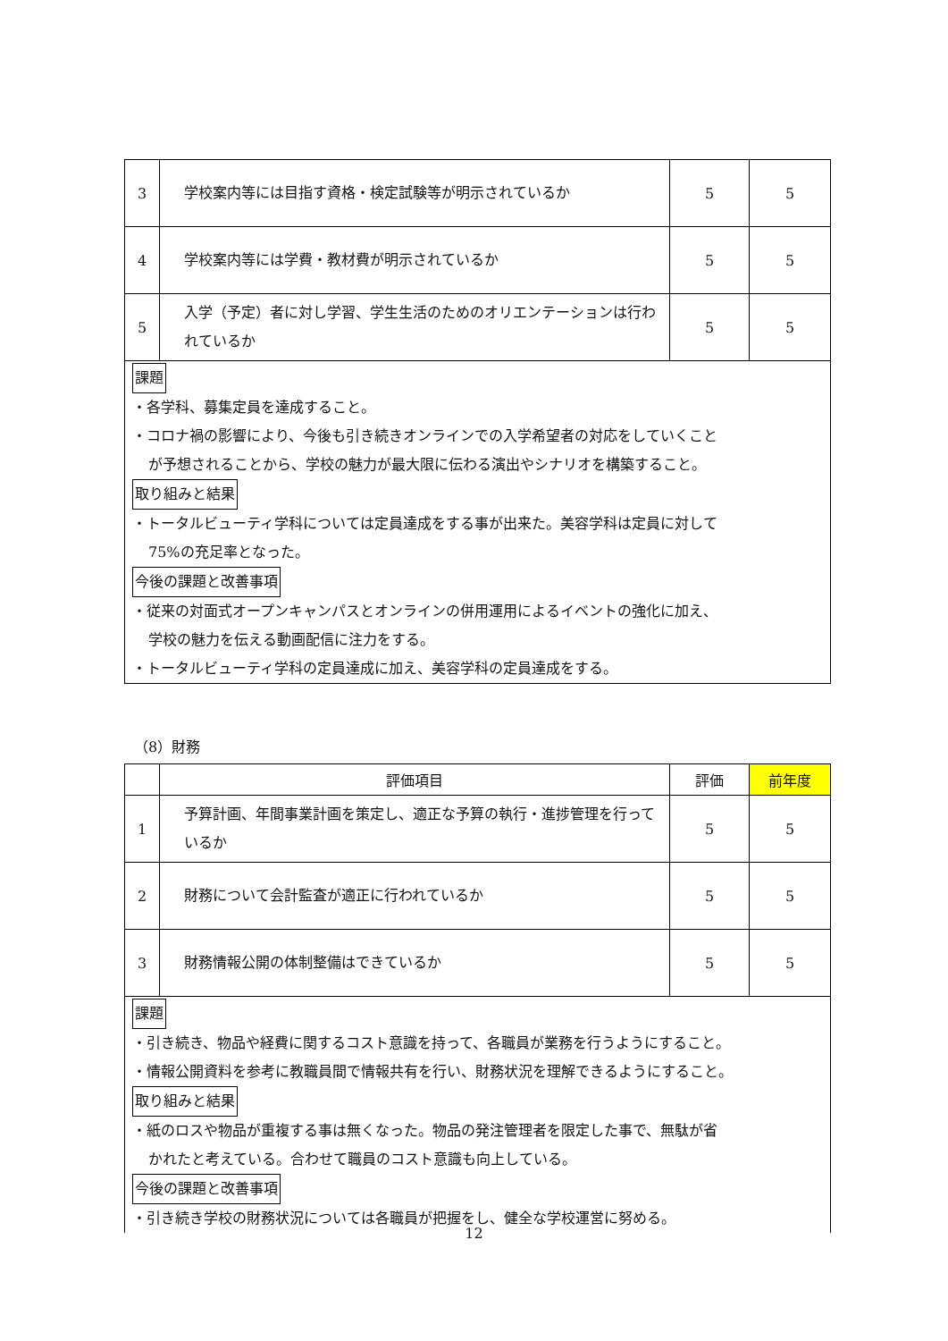| 3 | 学校案内等には目指す資格・検定試験等が明示されているか | 5 | 5 |
| 4 | 学校案内等には学費・教材費が明示されているか | 5 | 5 |
| 5 | 入学（予定）者に対し学習、学生生活のためのオリエンテーションは行われているか | 5 | 5 |
| 課題 ・各学科、募集定員を達成すること。 ・コロナ禍の影響により、今後も引き続きオンラインでの入学希望者の対応をしていくこと が予想されることから、学校の魅力が最大限に伝わる演出やシナリオを構築すること。 取り組みと結果 ・トータルビューティ学科については定員達成をする事が出来た。美容学科は定員に対して 75%の充足率となった。 今後の課題と改善事項 ・従来の対面式オープンキャンパスとオンラインの併用運用によるイベントの強化に加え、 学校の魅力を伝える動画配信に注力をする。 ・トータルビューティ学科の定員達成に加え、美容学科の定員達成をする。 | | | |
（8）財務
| | 評価項目 | 評価 | 前年度 |
| --- | --- | --- | --- |
| 1 | 予算計画、年間事業計画を策定し、適正な予算の執行・進捗管理を行っているか | 5 | 5 |
| 2 | 財務について会計監査が適正に行われているか | 5 | 5 |
| 3 | 財務情報公開の体制整備はできているか | 5 | 5 |
| 課題 ・引き続き、物品や経費に関するコスト意識を持って、各職員が業務を行うようにすること。 ・情報公開資料を参考に教職員間で情報共有を行い、財務状況を理解できるようにすること。 取り組みと結果 ・紙のロスや物品が重複する事は無くなった。物品の発注管理者を限定した事で、無駄が省 かれたと考えている。合わせて職員のコスト意識も向上している。 今後の課題と改善事項 ・引き続き学校の財務状況については各職員が把握をし、健全な学校運営に努める。 | | | |
12